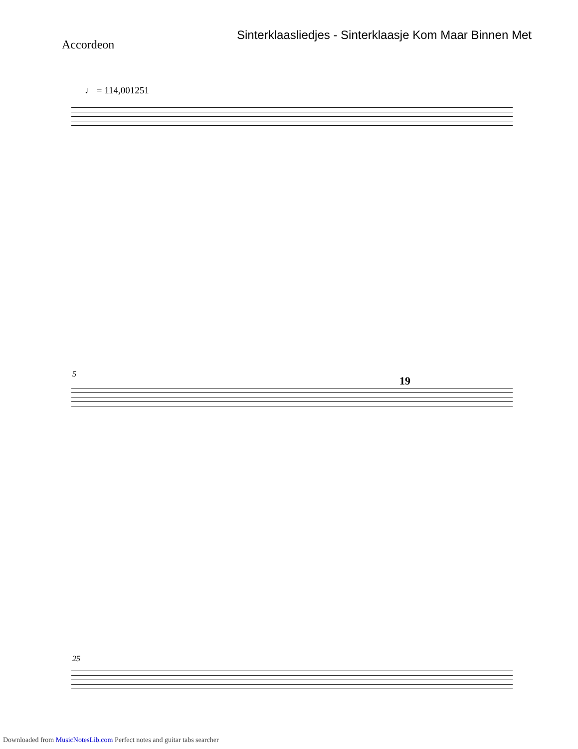Sinterklaasliedjes - Sinterklaasje Kom Maar Binnen Met
Accordeon
♩ = 114,001251
5
19
25
Downloaded from MusicNotesLib.com Perfect notes and guitar tabs searcher